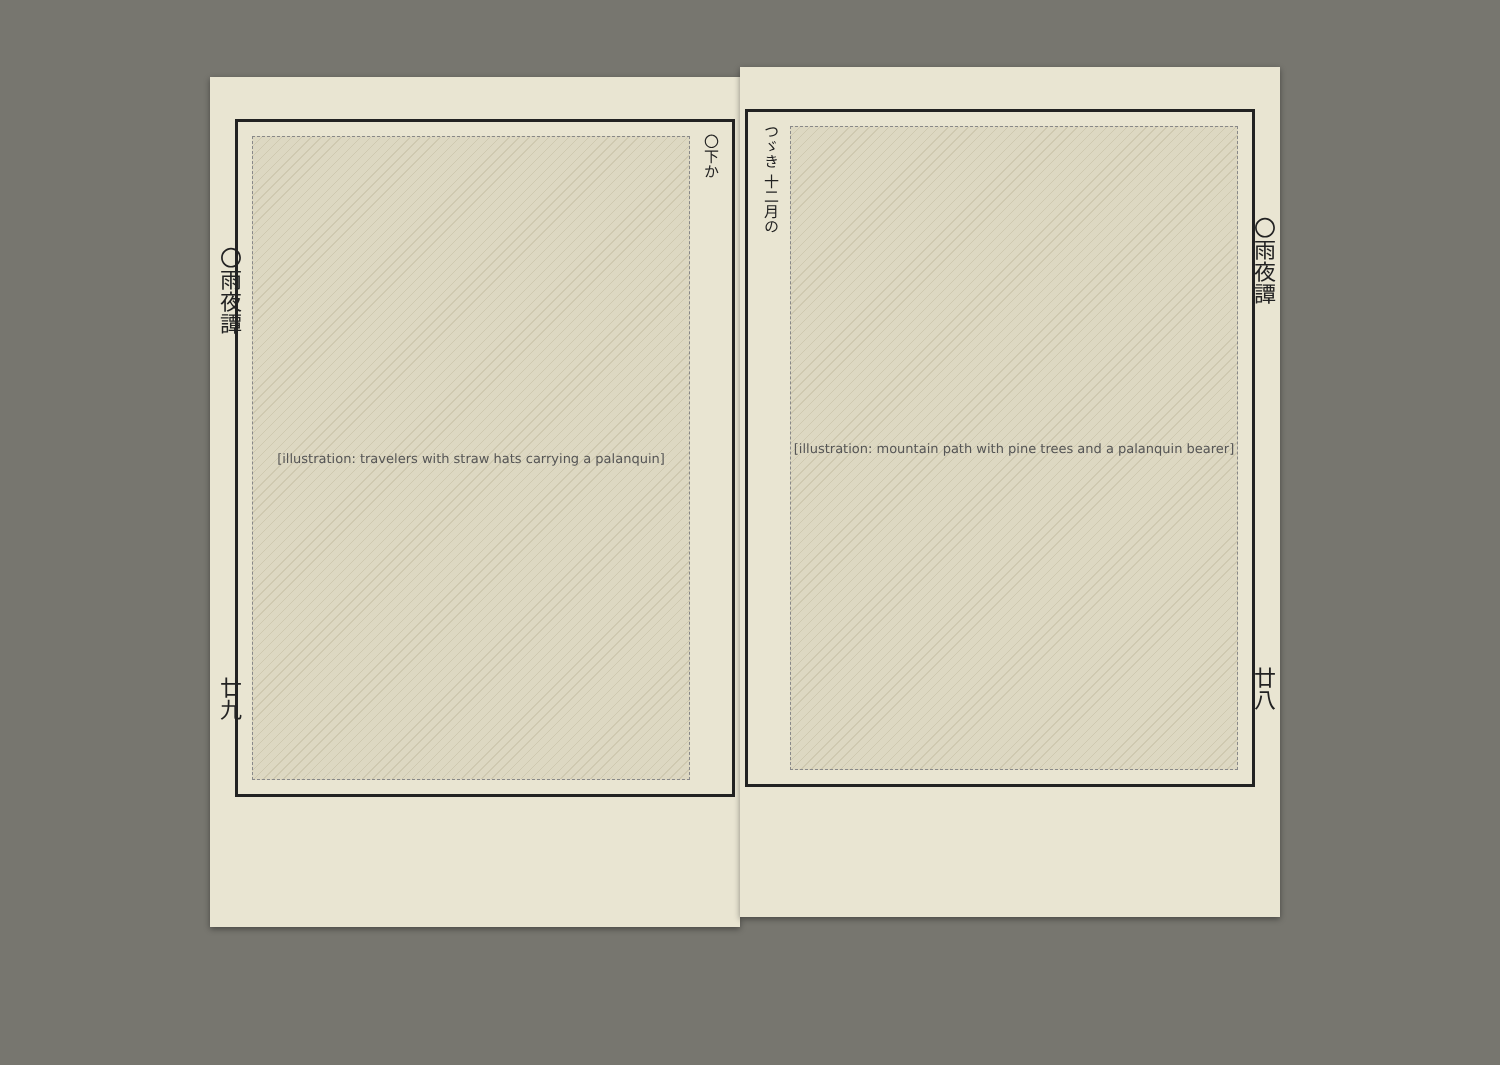〇雨夜譚
廿九
〇下か
[illustration: travelers with straw hats carrying a palanquin]
〇雨夜譚
廿八
[illustration: mountain path with pine trees and a palanquin bearer]
つゞき 十二月の